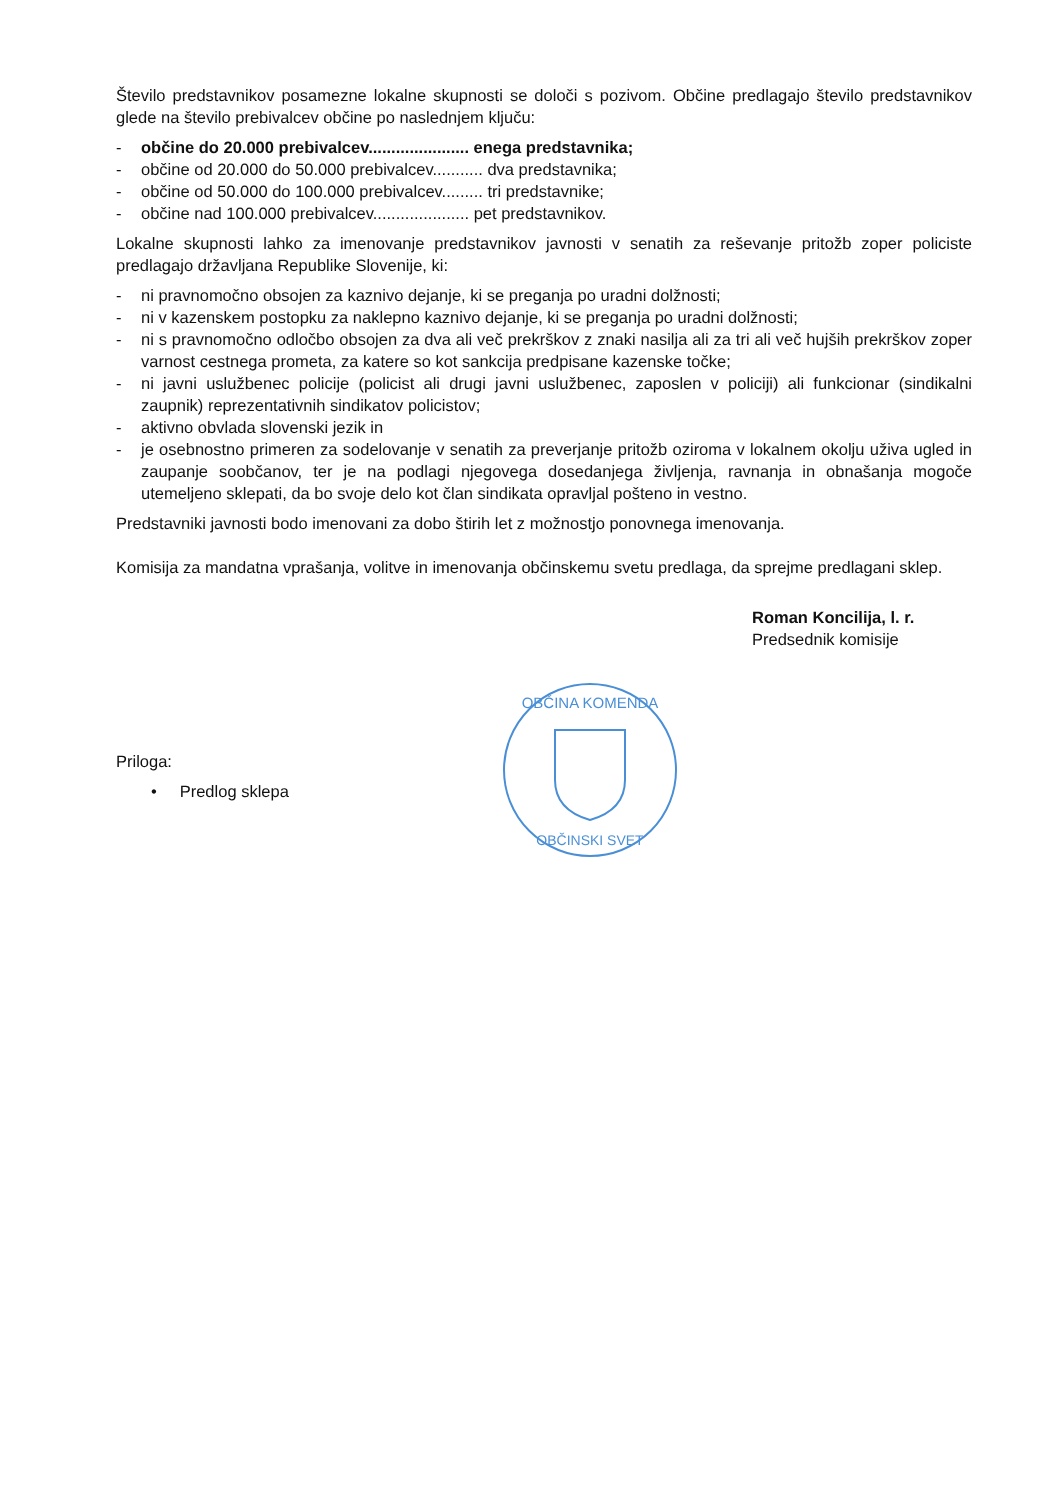Število predstavnikov posamezne lokalne skupnosti se določi s pozivom. Občine predlagajo število predstavnikov glede na število prebivalcev občine po naslednjem ključu:
- občine do 20.000 prebivalcev...................... enega predstavnika;
- občine od 20.000 do 50.000 prebivalcev........... dva predstavnika;
- občine od 50.000 do 100.000 prebivalcev......... tri predstavnike;
- občine nad 100.000 prebivalcev..................... pet predstavnikov.
Lokalne skupnosti lahko za imenovanje predstavnikov javnosti v senatih za reševanje pritožb zoper policiste predlagajo državljana Republike Slovenije, ki:
- ni pravnomočno obsojen za kaznivo dejanje, ki se preganja po uradni dolžnosti;
- ni v kazenskem postopku za naklepno kaznivo dejanje, ki se preganja po uradni dolžnosti;
- ni s pravnomočno odločbo obsojen za dva ali več prekrškov z znaki nasilja ali za tri ali več hujših prekrškov zoper varnost cestnega prometa, za katere so kot sankcija predpisane kazenske točke;
- ni javni uslužbenec policije (policist ali drugi javni uslužbenec, zaposlen v policiji) ali funkcionar (sindikalni zaupnik) reprezentativnih sindikatov policistov;
- aktivno obvlada slovenski jezik in
- je osebnostno primeren za sodelovanje v senatih za preverjanje pritožb oziroma v lokalnem okolju uživa ugled in zaupanje soobčanov, ter je na podlagi njegovega dosedanjega življenja, ravnanja in obnašanja mogoče utemeljeno sklepati, da bo svoje delo kot član sindikata opravljal pošteno in vestno.
Predstavniki javnosti bodo imenovani za dobo štirih let z možnostjo ponovnega imenovanja.
Komisija za mandatna vprašanja, volitve in imenovanja občinskemu svetu predlaga, da sprejme predlagani sklep.
Roman Koncilija, l. r.
Predsednik komisije
Priloga:
• Predlog sklepa
OBČINA KOMENDA
OBČINSKI SVET